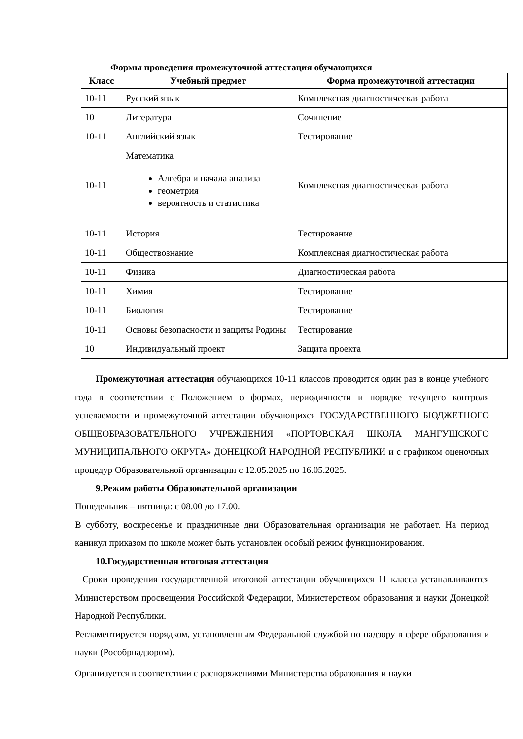Формы проведения промежуточной аттестация обучающихся
| Класс | Учебный предмет | Форма промежуточной аттестации |
| --- | --- | --- |
| 10-11 | Русский язык | Комплексная диагностическая работа |
| 10 | Литература | Сочинение |
| 10-11 | Английский язык | Тестирование |
| 10-11 | Математика Алгебра и начала анализа геометрия вероятность и статистика | Комплексная диагностическая работа |
| 10-11 | История | Тестирование |
| 10-11 | Обществознание | Комплексная диагностическая работа |
| 10-11 | Физика | Диагностическая работа |
| 10-11 | Химия | Тестирование |
| 10-11 | Биология | Тестирование |
| 10-11 | Основы безопасности и защиты Родины | Тестирование |
| 10 | Индивидуальный проект | Защита проекта |
Промежуточная аттестация обучающихся 10-11 классов проводится один раз в конце учебного года в соответствии с Положением о формах, периодичности и порядке текущего контроля успеваемости и промежуточной аттестации обучающихся ГОСУДАРСТВЕННОГО БЮДЖЕТНОГО ОБЩЕОБРАЗОВАТЕЛЬНОГО УЧРЕЖДЕНИЯ «ПОРТОВСКАЯ ШКОЛА МАНГУШСКОГО МУНИЦИПАЛЬНОГО ОКРУГА» ДОНЕЦКОЙ НАРОДНОЙ РЕСПУБЛИКИ и с графиком оценочных процедур Образовательной организации с 12.05.2025 по 16.05.2025.
9.Режим работы Образовательной организации
Понедельник – пятница: с 08.00 до 17.00.
В субботу, воскресенье и праздничные дни Образовательная организация не работает. На период каникул приказом по школе может быть установлен особый режим функционирования.
10.Государственная итоговая аттестация
Сроки проведения государственной итоговой аттестации обучающихся 11 класса устанавливаются Министерством просвещения Российской Федерации, Министерством образования и науки Донецкой Народной Республики.
Регламентируется порядком, установленным Федеральной службой по надзору в сфере образования и науки (Рособрнадзором).
Организуется в соответствии с распоряжениями Министерства образования и науки